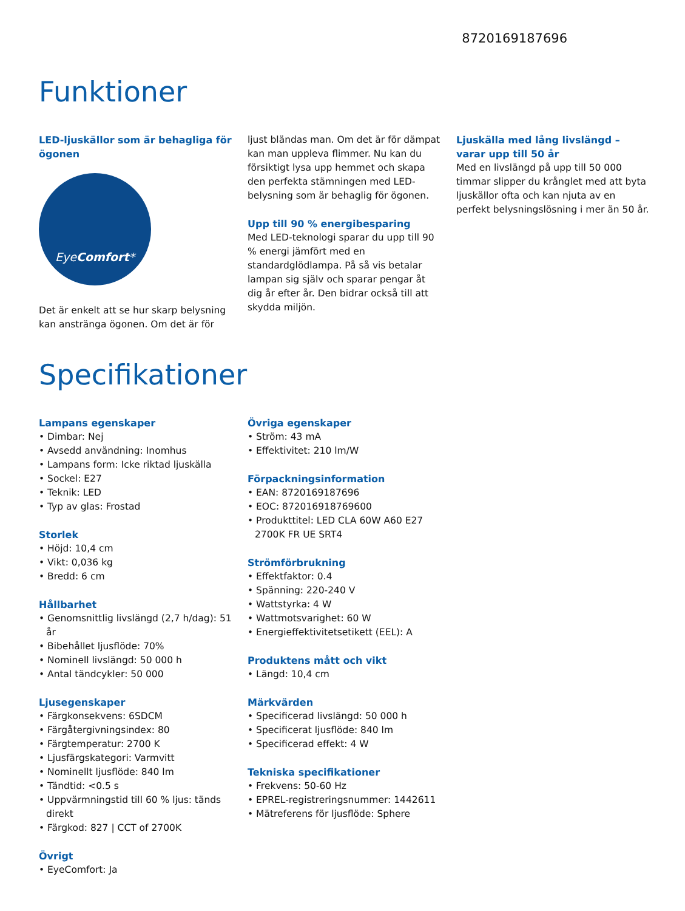8720169187696
Funktioner
LED-ljuskällor som är behagliga för ögonen
EyeComfort*
Det är enkelt att se hur skarp belysning kan anstränga ögonen. Om det är för
ljust bländas man. Om det är för dämpat kan man uppleva flimmer. Nu kan du försiktigt lysa upp hemmet och skapa den perfekta stämningen med LED-belysning som är behaglig för ögonen.
Upp till 90 % energibesparing
Med LED-teknologi sparar du upp till 90 % energi jämfört med en standardglödlampa. På så vis betalar lampan sig själv och sparar pengar åt dig år efter år. Den bidrar också till att skydda miljön.
Ljuskälla med lång livslängd – varar upp till 50 år
Med en livslängd på upp till 50 000 timmar slipper du krånglet med att byta ljuskällor ofta och kan njuta av en perfekt belysningslösning i mer än 50 år.
Specifikationer
Lampans egenskaper
• Dimbar: Nej
• Avsedd användning: Inomhus
• Lampans form: Icke riktad ljuskälla
• Sockel: E27
• Teknik: LED
• Typ av glas: Frostad
Storlek
• Höjd: 10,4 cm
• Vikt: 0,036 kg
• Bredd: 6 cm
Hållbarhet
• Genomsnittlig livslängd (2,7 h/dag): 51 år
• Bibehållet ljusflöde: 70%
• Nominell livslängd: 50 000 h
• Antal tändcykler: 50 000
Ljusegenskaper
• Färgkonsekvens: 6SDCM
• Färgåtergivningsindex: 80
• Färgtemperatur: 2700 K
• Ljusfärgskategori: Varmvitt
• Nominellt ljusflöde: 840 lm
• Tändtid: <0.5 s
• Uppvärmningstid till 60 % ljus: tänds direkt
• Färgkod: 827 | CCT of 2700K
Övrigt
• EyeComfort: Ja
Övriga egenskaper
• Ström: 43 mA
• Effektivitet: 210 lm/W
Förpackningsinformation
• EAN: 8720169187696
• EOC: 872016918769600
• Produkttitel: LED CLA 60W A60 E27 2700K FR UE SRT4
Strömförbrukning
• Effektfaktor: 0.4
• Spänning: 220-240 V
• Wattstyrka: 4 W
• Wattmotsvarighet: 60 W
• Energieffektivitetsetikett (EEL): A
Produktens mått och vikt
• Längd: 10,4 cm
Märkvärden
• Specificerad livslängd: 50 000 h
• Specificerat ljusflöde: 840 lm
• Specificerad effekt: 4 W
Tekniska specifikationer
• Frekvens: 50-60 Hz
• EPREL-registreringsnummer: 1442611
• Mätreferens för ljusflöde: Sphere